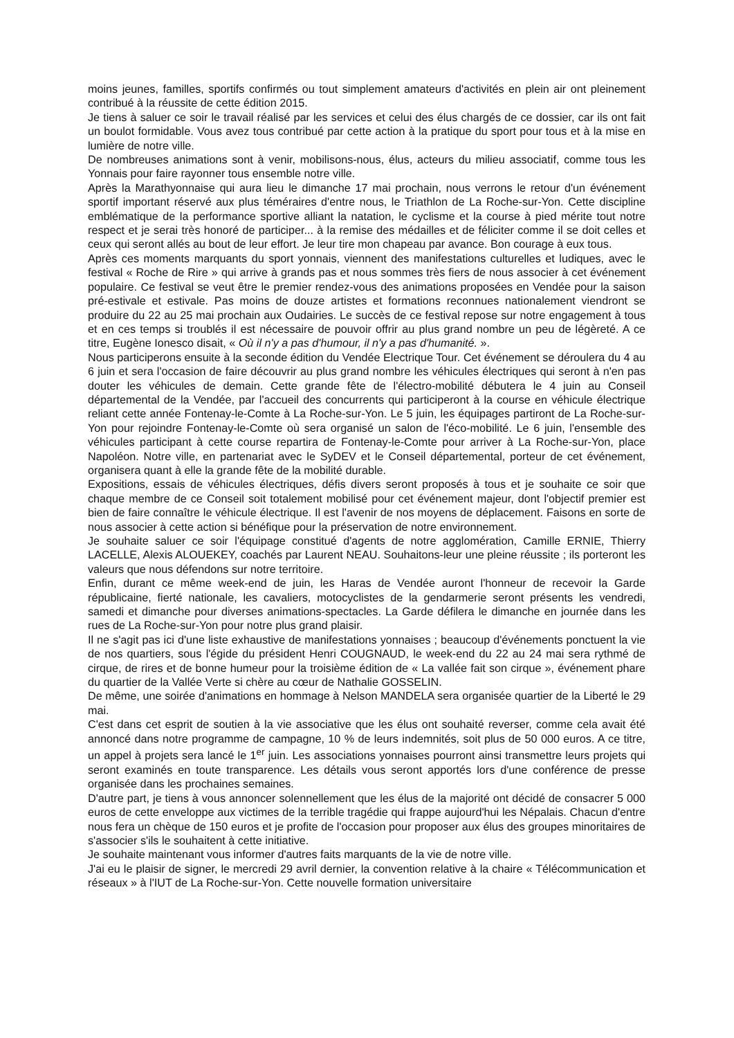moins jeunes, familles, sportifs confirmés ou tout simplement amateurs d'activités en plein air ont pleinement contribué à la réussite de cette édition 2015.
Je tiens à saluer ce soir le travail réalisé par les services et celui des élus chargés de ce dossier, car ils ont fait un boulot formidable. Vous avez tous contribué par cette action à la pratique du sport pour tous et à la mise en lumière de notre ville.
De nombreuses animations sont à venir, mobilisons-nous, élus, acteurs du milieu associatif, comme tous les Yonnais pour faire rayonner tous ensemble notre ville.
Après la Marathyonnaise qui aura lieu le dimanche 17 mai prochain, nous verrons le retour d'un événement sportif important réservé aux plus téméraires d'entre nous, le Triathlon de La Roche-sur-Yon. Cette discipline emblématique de la performance sportive alliant la natation, le cyclisme et la course à pied mérite tout notre respect et je serai très honoré de participer... à la remise des médailles et de féliciter comme il se doit celles et ceux qui seront allés au bout de leur effort. Je leur tire mon chapeau par avance. Bon courage à eux tous.
Après ces moments marquants du sport yonnais, viennent des manifestations culturelles et ludiques, avec le festival « Roche de Rire » qui arrive à grands pas et nous sommes très fiers de nous associer à cet événement populaire. Ce festival se veut être le premier rendez-vous des animations proposées en Vendée pour la saison pré-estivale et estivale. Pas moins de douze artistes et formations reconnues nationalement viendront se produire du 22 au 25 mai prochain aux Oudairies. Le succès de ce festival repose sur notre engagement à tous et en ces temps si troublés il est nécessaire de pouvoir offrir au plus grand nombre un peu de légèreté. A ce titre, Eugène Ionesco disait, « Où il n'y a pas d'humour, il n'y a pas d'humanité. ».
Nous participerons ensuite à la seconde édition du Vendée Electrique Tour. Cet événement se déroulera du 4 au 6 juin et sera l'occasion de faire découvrir au plus grand nombre les véhicules électriques qui seront à n'en pas douter les véhicules de demain. Cette grande fête de l'électro-mobilité débutera le 4 juin au Conseil départemental de la Vendée, par l'accueil des concurrents qui participeront à la course en véhicule électrique reliant cette année Fontenay-le-Comte à La Roche-sur-Yon. Le 5 juin, les équipages partiront de La Roche-sur-Yon pour rejoindre Fontenay-le-Comte où sera organisé un salon de l'éco-mobilité. Le 6 juin, l'ensemble des véhicules participant à cette course repartira de Fontenay-le-Comte pour arriver à La Roche-sur-Yon, place Napoléon. Notre ville, en partenariat avec le SyDEV et le Conseil départemental, porteur de cet événement, organisera quant à elle la grande fête de la mobilité durable.
Expositions, essais de véhicules électriques, défis divers seront proposés à tous et je souhaite ce soir que chaque membre de ce Conseil soit totalement mobilisé pour cet événement majeur, dont l'objectif premier est bien de faire connaître le véhicule électrique. Il est l'avenir de nos moyens de déplacement. Faisons en sorte de nous associer à cette action si bénéfique pour la préservation de notre environnement.
Je souhaite saluer ce soir l'équipage constitué d'agents de notre agglomération, Camille ERNIE, Thierry LACELLE, Alexis ALOUEKEY, coachés par Laurent NEAU. Souhaitons-leur une pleine réussite ; ils porteront les valeurs que nous défendons sur notre territoire.
Enfin, durant ce même week-end de juin, les Haras de Vendée auront l'honneur de recevoir la Garde républicaine, fierté nationale, les cavaliers, motocyclistes de la gendarmerie seront présents les vendredi, samedi et dimanche pour diverses animations-spectacles. La Garde défilera le dimanche en journée dans les rues de La Roche-sur-Yon pour notre plus grand plaisir.
Il ne s'agit pas ici d'une liste exhaustive de manifestations yonnaises ; beaucoup d'événements ponctuent la vie de nos quartiers, sous l'égide du président Henri COUGNAUD, le week-end du 22 au 24 mai sera rythmé de cirque, de rires et de bonne humeur pour la troisième édition de « La vallée fait son cirque », événement phare du quartier de la Vallée Verte si chère au cœur de Nathalie GOSSELIN.
De même, une soirée d'animations en hommage à Nelson MANDELA sera organisée quartier de la Liberté le 29 mai.
C'est dans cet esprit de soutien à la vie associative que les élus ont souhaité reverser, comme cela avait été annoncé dans notre programme de campagne, 10 % de leurs indemnités, soit plus de 50 000 euros. A ce titre, un appel à projets sera lancé le 1<sup>er</sup> juin. Les associations yonnaises pourront ainsi transmettre leurs projets qui seront examinés en toute transparence. Les détails vous seront apportés lors d'une conférence de presse organisée dans les prochaines semaines.
D'autre part, je tiens à vous annoncer solennellement que les élus de la majorité ont décidé de consacrer 5 000 euros de cette enveloppe aux victimes de la terrible tragédie qui frappe aujourd'hui les Népalais. Chacun d'entre nous fera un chèque de 150 euros et je profite de l'occasion pour proposer aux élus des groupes minoritaires de s'associer s'ils le souhaitent à cette initiative.
Je souhaite maintenant vous informer d'autres faits marquants de la vie de notre ville.
J'ai eu le plaisir de signer, le mercredi 29 avril dernier, la convention relative à la chaire « Télécommunication et réseaux » à l'IUT de La Roche-sur-Yon. Cette nouvelle formation universitaire